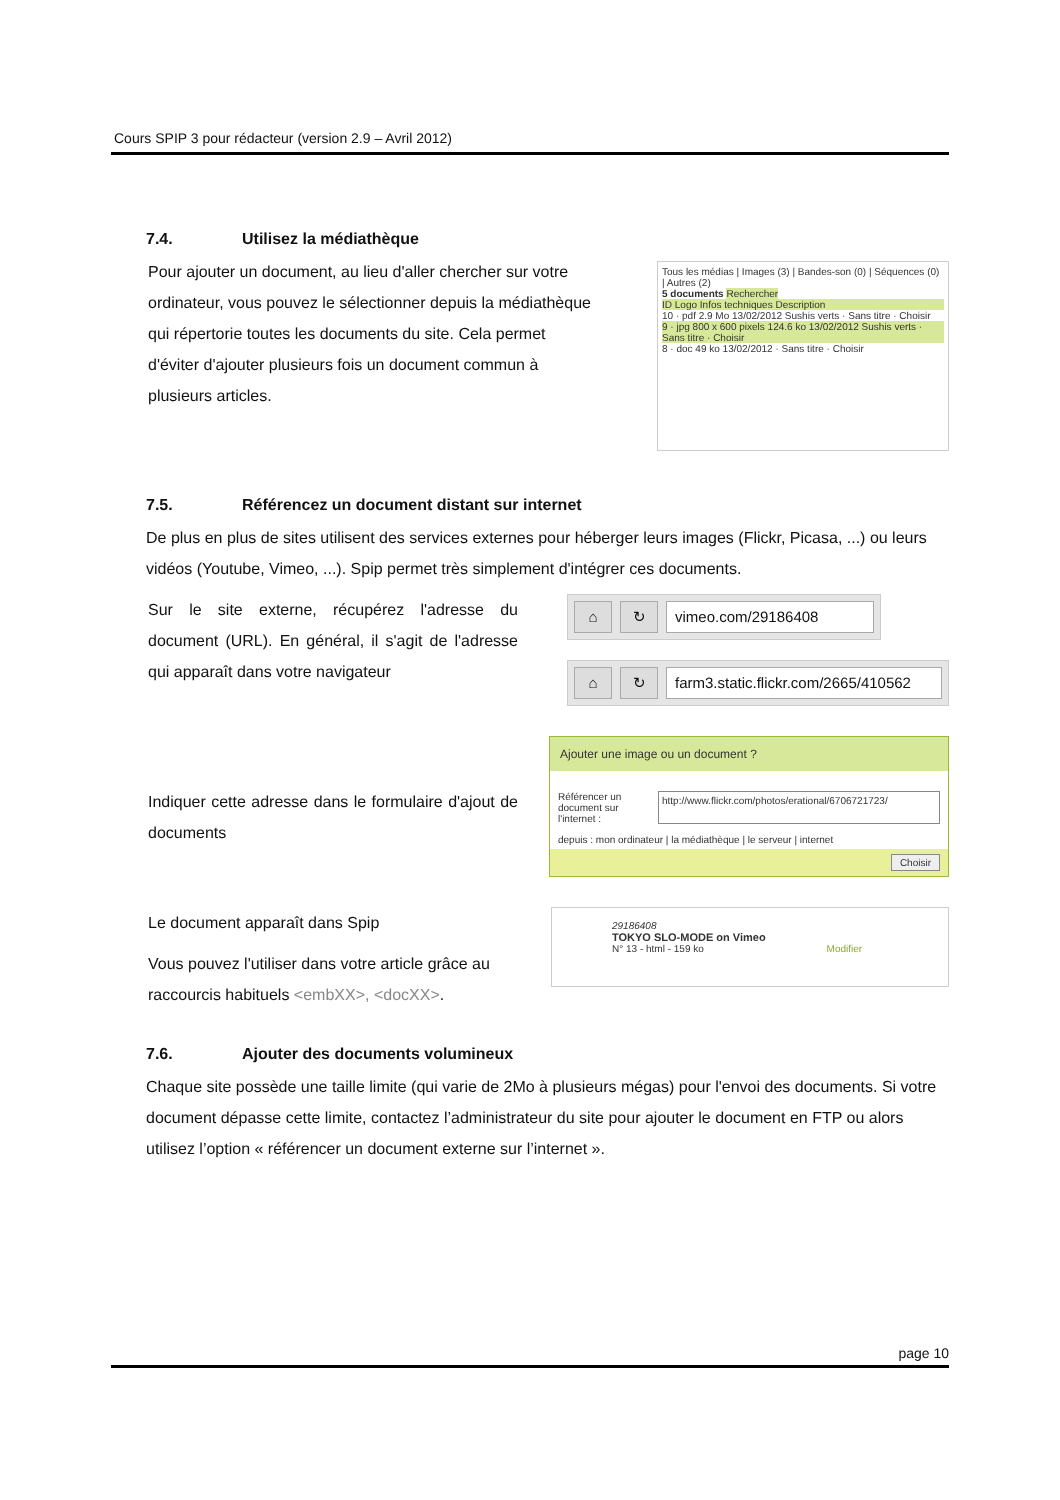Cours SPIP 3 pour rédacteur (version 2.9 – Avril 2012)
7.4. Utilisez la médiathèque
Pour ajouter un document, au lieu d'aller chercher sur votre ordinateur, vous pouvez le sélectionner depuis la médiathèque qui répertorie toutes les documents du site. Cela permet d'éviter d'ajouter plusieurs fois un document commun à plusieurs articles.
Tous les médias | Images (3) | Bandes-son (0) | Séquences (0) | Autres (2)
5 documents Rechercher
ID Logo Infos techniques Description
10 · pdf 2.9 Mo 13/02/2012 Sushis verts · Sans titre · Choisir
9 · jpg 800 x 600 pixels 124.6 ko 13/02/2012 Sushis verts · Sans titre · Choisir
8 · doc 49 ko 13/02/2012 · Sans titre · Choisir
7.5. Référencez un document distant sur internet
De plus en plus de sites utilisent des services externes pour héberger leurs images (Flickr, Picasa, ...) ou leurs vidéos (Youtube, Vimeo, ...). Spip permet très simplement d'intégrer ces documents.
Sur le site externe, récupérez l'adresse du document (URL). En général, il s'agit de l'adresse qui apparaît dans votre navigateur
⌂ ↻ vimeo.com/29186408
⌂ ↻ farm3.static.flickr.com/2665/410562
Indiquer cette adresse dans le formulaire d'ajout de documents
Ajouter une image ou un document ?
Référencer un document sur l'internet : http://www.flickr.com/photos/erational/6706721723/
depuis : mon ordinateur | la médiathèque | le serveur | internet
Choisir
Le document apparaît dans Spip
Vous pouvez l'utiliser dans votre article grâce au raccourcis habituels <embXX>, <docXX>.
29186408
TOKYO SLO-MODE on Vimeo
N° 13 - html - 159 ko Modifier
7.6. Ajouter des documents volumineux
Chaque site possède une taille limite (qui varie de 2Mo à plusieurs mégas) pour l'envoi des documents. Si votre document dépasse cette limite, contactez l’administrateur du site pour ajouter le document en FTP ou alors utilisez l’option « référencer un document externe sur l’internet ».
page 10